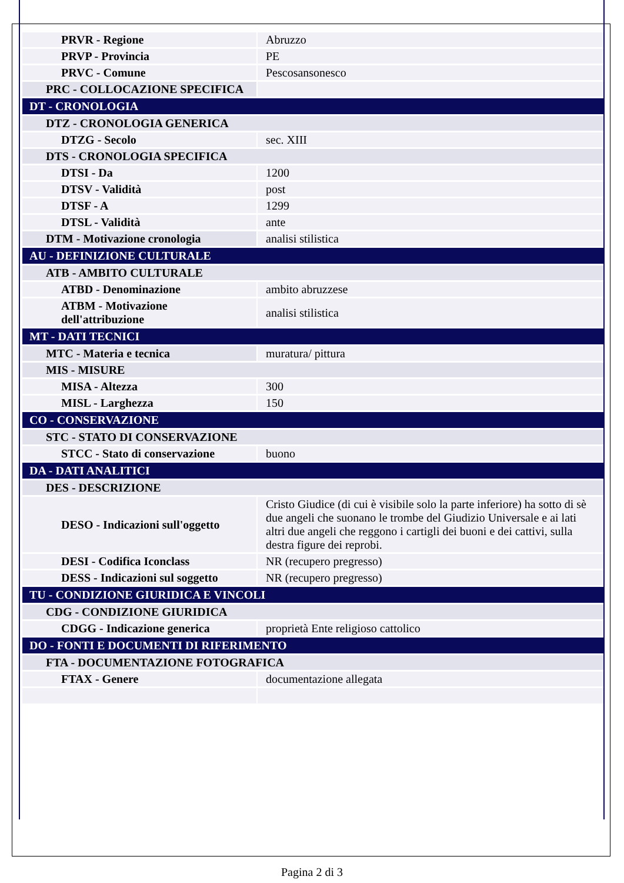| PRVR - Regione | Abruzzo |
| PRVP - Provincia | PE |
| PRVC - Comune | Pescosansonesco |
| PRC - COLLOCAZIONE SPECIFICA | |
| DT - CRONOLOGIA | |
| DTZ - CRONOLOGIA GENERICA | |
| DTZG - Secolo | sec. XIII |
| DTS - CRONOLOGIA SPECIFICA | |
| DTSI - Da | 1200 |
| DTSV - Validità | post |
| DTSF - A | 1299 |
| DTSL - Validità | ante |
| DTM - Motivazione cronologia | analisi stilistica |
| AU - DEFINIZIONE CULTURALE | |
| ATB - AMBITO CULTURALE | |
| ATBD - Denominazione | ambito abruzzese |
| ATBM - Motivazione dell'attribuzione | analisi stilistica |
| MT - DATI TECNICI | |
| MTC - Materia e tecnica | muratura/ pittura |
| MIS - MISURE | |
| MISA - Altezza | 300 |
| MISL - Larghezza | 150 |
| CO - CONSERVAZIONE | |
| STC - STATO DI CONSERVAZIONE | |
| STCC - Stato di conservazione | buono |
| DA - DATI ANALITICI | |
| DES - DESCRIZIONE | |
| DESO - Indicazioni sull'oggetto | Cristo Giudice (di cui è visibile solo la parte inferiore) ha sotto di sè due angeli che suonano le trombe del Giudizio Universale e ai lati altri due angeli che reggono i cartigli dei buoni e dei cattivi, sulla destra figure dei reprobi. |
| DESI - Codifica Iconclass | NR (recupero pregresso) |
| DESS - Indicazioni sul soggetto | NR (recupero pregresso) |
| TU - CONDIZIONE GIURIDICA E VINCOLI | |
| CDG - CONDIZIONE GIURIDICA | |
| CDGG - Indicazione generica | proprietà Ente religioso cattolico |
| DO - FONTI E DOCUMENTI DI RIFERIMENTO | |
| FTA - DOCUMENTAZIONE FOTOGRAFICA | |
| FTAX - Genere | documentazione allegata |
Pagina 2 di 3